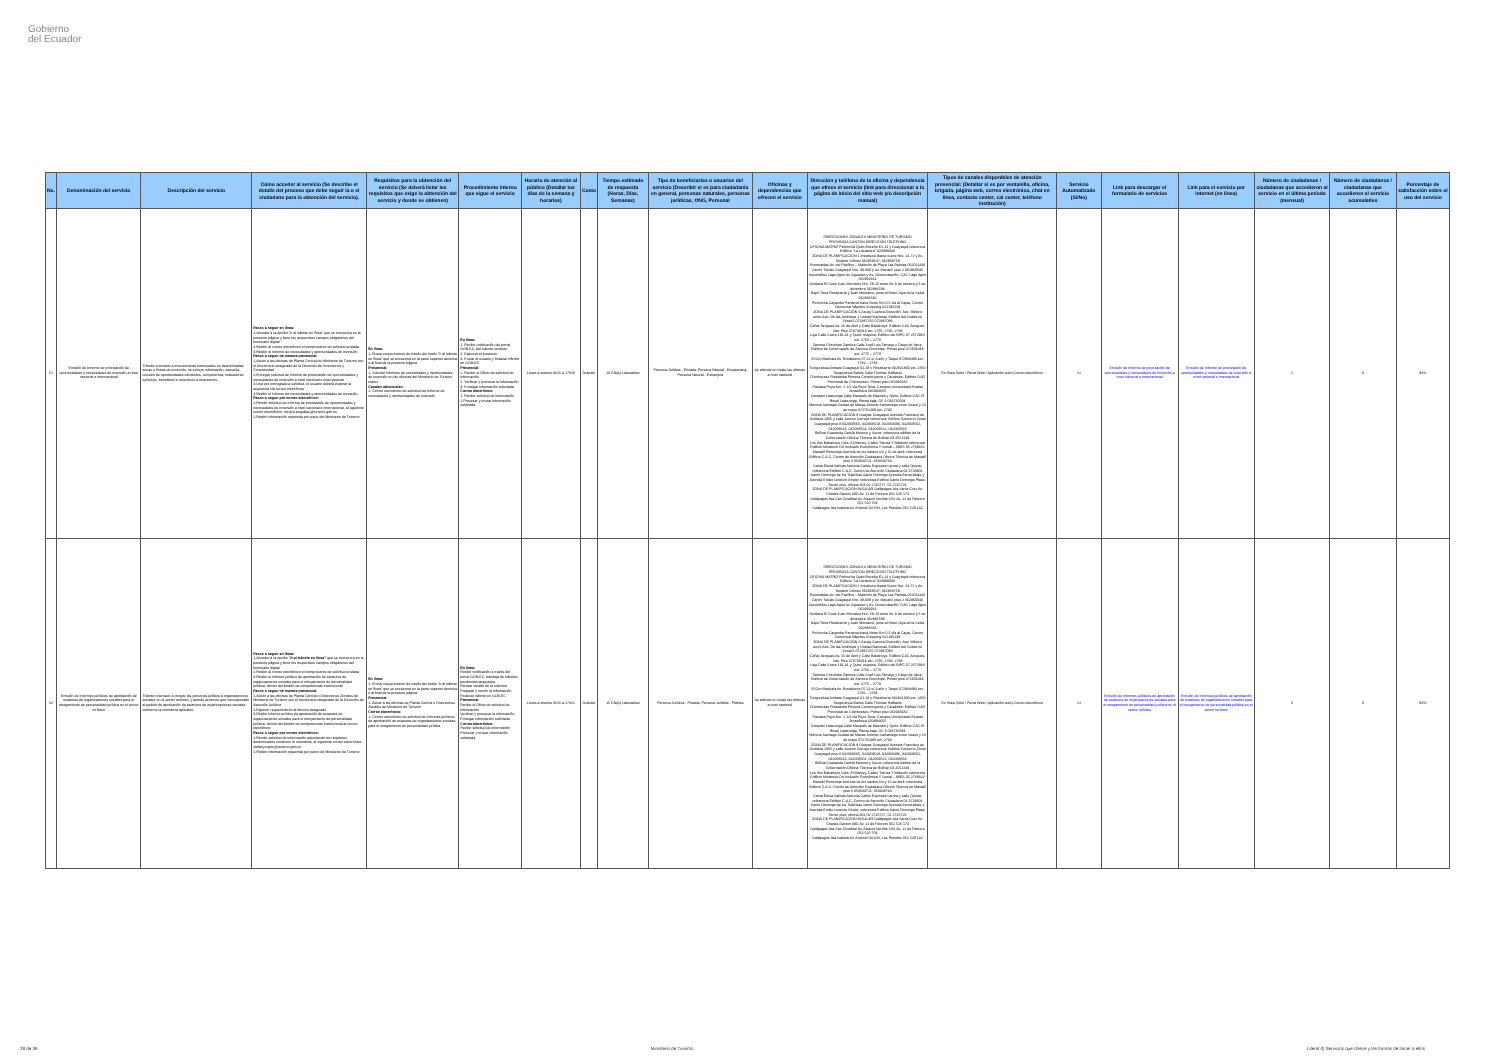Gobierno
del Ecuador
| No. | Denominación del servicio | Descripción del servicio | Cómo acceder al servicio (Se describe el detalle del proceso que debe seguir la o el ciudadano para la obtención del servicio). | Requisitos para la obtención del servicio (Se deberá listar los requisitos que exige la obtención del servicio y donde se obtienen) | Procedimiento interno que sigue el servicio | Horario de atención al público (Detallar los días de la semana y horarios) | Costo | Tiempo estimado de respuesta (Horas, Días, Semanas) | Tipo de beneficiarios o usuarios del servicio (Describir si es para ciudadanía en general, personas naturales, personas jurídicas, ONG, Personal | Oficinas y dependencias que ofrecen el servicio | Dirección y teléfono de la oficina y dependencia que ofrece el servicio (link para direccionar a la página de inicio del sitio web y/o descripción manual) | Tipos de canales disponibles de atención presencial: (Detallar si es por ventanilla, oficina, brigada, página web, correo electrónico, chat en línea, contacto center, cal center, teléfono institución) | Servicio Automatizado (Si/No) | Link para descargar el formulario de servicios | Link para el servicio por internet (en línea) | Número de ciudadanos / ciudadanas que accedieron al servicio en el último período (mensual) | Número de ciudadanos / ciudadanas que accedieron al servicio acumulativo | Porcentaje de satisfacción sobre el uso del servicio |
| --- | --- | --- | --- | --- | --- | --- | --- | --- | --- | --- | --- | --- | --- | --- | --- | --- | --- | --- |
| 51 | Emisión de Informe de priorización de oportunidades y necesidades de inversión a nivel nacional e internacional | Trámite orientado a inversionistas interesados en determinadas zonas o líneas de inversión, se incluye información, asesoría, revisión de oportunidades existentes, competencia, indicadores turísticos, beneficios e incentivos a inversiones. | Pasos a seguir en línea: 1.Acceder a la opción "Ir al trámite en línea" que se encuentra en la presente página y llene los respectivos campos obligatorios del formulario digital 2.Recibir al correo electrónico el comprobante de solicitud enviada 3.Recibir el Informe de necesidades y oportunidades de inversión Pasos a seguir de manera presencial: 1.Asistir a las oficinas de Planta Central de Ministerio de Turismo con el funcionario designado de la Dirección de Inversiones y Conectividad 2.Entregar solicitud de Informe de priorización de oportunidades y necesidades de inversión a nivel nacional e internacional 3.Una vez entregada la solicitud, el usuario deberá esperar la respuesta vía correo electrónico 4.Recibir el Informe de necesidades y oportunidades de inversión Pasos a seguir por correo electrónico: 1.Remitir solicitud de Informe de priorización de oportunidades y necesidades de inversión a nivel nacional e internacional, al siguiente correo electrónico: richard.auquillas@turismo.gob.ec 2.Recibir información requerida por parte del Ministerio de Turismo | En línea: 1. Enviar requerimiento de través del botón "Ir al trámite en línea" que se encuentra en la parte superior derecha o al final de la presente página Presencial: 1. Solicitar Informes de necesidades y oportunidades de inversión en las oficinas del Ministerio de Turismo matriz Canales adicionales: 1. Correo electrónico de solicitud del Informe de necesidades y oportunidades de inversión | En línea: 1. Recibir notificación del portal GOB.EC, del trámite recibido 2. Elaborar el producto 3. Enviar al usuario y finalizar trámite en GOB.EC Presencial: 1. Recibir el Oficio de solicitud de información 2. Verificar y procesar la información 3. Entregar información solicitada Correo electrónico: 1. Recibir solicitud de información 2 Procesar y enviar información solicitada | Lunes a viernes 8h15 a 17h50 | Gratuito | 10 Día(s) Laborables | Persona Jurídica - Privada, Persona Natural - Ecuatoriana, Persona Natural - Extranjera | Se atiende en todas las oficinas a nivel nacional | DIRECCIONES ZONALES MINISTERIO DE TURISMO PROVINCIA CANTÓN DIRECCIÓN TELÉFONO OFICINA MATRIZ Pichincha Quito Briceño E1-24 y Guayaquil referencia Edificio "La Licuadora" 023999333 ZONA DE PLANIFICACIÓN 1 Imbabura Ibarra Sucre Nro. 14-72 y Av. Teodoro Gómez 062958547; 062958759 Esmeraldas Av. del Pacífico – Malecón de Playa Las Palmas 062011446 Carchi Tulcán Guayaquil Nro. 39-008 y Av. Manabí, piso 2 062960046 Sucumbíos Lago Agrio Av. Aguarico y Av. Circunvalación, CAC Lago Agrio 062991914 Orellana El Coca Juan Montalvo Nro. 58-10 entre Av. 9 de octubre y 6 de diciembre 062881583 Napo Tena Rocafuerte y Juan Montalvo, junto al Hotel Joya de la Selva 062886536 Pichincha Cayambe Panamericana Norte Km 0.5 vía al Cajas, Centro Comercial Nápoles Shopping 022185249 ZONA DE PLANIFICACIÓN 6 Azuay Cuenca Dirección: Ave. México entre Ave. De las Américas y Unidad Nacional, Edificio del Gobierno Zonal 6 072887255 072887089 Cañar Azogues Av. 16 de Abril y Calle Babahoyo. Edificio CAC Azogues. 2do. Piso 073706016 ext. 2795, 2796, 2798 Loja Calle Sucre 191-31 y Quito, esquina. Edificio del INPC 07 2572964 ext. 2760 – 2770 Zamora Chinchipe Zamora Calle José Luis Tamayo y Diego de Vaca. Edificio de Gobernación de Zamora Chinchipe, Primer piso 072606466 ext. 2775 – 2778 El Oro Machala Av. Rocafuerte 07-22 e/ Junín y Tarqui 072968480 ext. 2782 – 2784 Tungurahua Ambato Guayaquil 01-18 y Rocafuerte 032821800 ext. 2350 Tungurahua Baños Calle Thomas Halflants Chimborazo Riobamba Primera Constituyente y Carabobo. Edificio GAD Provincial de Chimborazo. Primer piso 032946682 Pastaza Puyo Km. 2 1/2 vía Puyo-Tena, Campus Universidad Estatal Amazónica 032894655 Cotopaxi Latacunga Calle Marqués de Maenza y Quito, Edificio CAC El Rosal Latacunga, Planta baja, Of. 3 033730594 Morona Santiago Ciudad de Macas Antonio Samaniego entre Soasti y 24 de mayo 072701480 ext. 2730 ZONA DE PLANIFICACIÓN 8 Guayas Guayaquil Avenida Francisco de Orellana 1805 y calle Justino Cornejo referencia; Edificio Gobierno Zonal Guayaquil piso 8 042068565, 042068519, 042068496, 042068562, 042068613, 042068501, 042068522, 042068563 Bolívar Guaranda García Moreno y Sucre; referencia edificio de la Gobernación Oficina Técnica de Bolívar 03 2551249 Los ríos Babahoyo Cdla. El Mamey, Calles Twinza Y Malecón referencia Edificio Ministerio De Inclusión Económica Y Social – MIES 05 2739322 Manabí Portoviejo Avenida de los nardos s/n y 15 de abril; referencia Edificio C.A.C. Centro de Atención Ciudadana Oficina Técnica de Manabí piso 3 053043711; 053043734 Santa Elena Salinas Avenida Carlos Espinoza Larrea y calle Quinta; referencia Edificio C.A.C. Centro de Atención Ciudadana 04 3728904 Santo Domingo de los Tsáchilas Santo Domingo Avenida Esmeraldas y Avenida Emilio Lorenzo Sthele; referencia Edificio Santo Domingo Plaza. Tercer piso, oficina 301 02 2745727, 02 2745726 ZONA DE PLANIFICACIÓN INSULAR Galápagos Isla Santa Cruz Av. Charles Darwin 390, Av. 12 de Febrero 052 526 174 Galápagos Isla San Cristóbal Av. Alsacio Northia S/N, Av. 12 de Febrero 052 520 704 Galápagos Isla Isabela Av. Antonio Gil S/N, Los Petreles 052 529 132 | En línea (Sitio / Portal Web / Aplicación web) Correo electrónico | Si | Emisión de Informe de priorización de oportunidades y necesidades de inversión a nivel nacional e internacional | Emisión de Informe de priorización de oportunidades y necesidades de inversión a nivel nacional e internacional | 1 | 0 | 84% |
| 52 | Emisión de Informes jurídicos de aprobación de estatutos de organizaciones sociales para el otorgamiento de personalidad jurídica en el sector turístico | Trámite orientado a otorgar las personas jurídica a organizaciones sociales en el sector turístico, y demás acciones que correspondan al pedido de aprobación de estatutos de organizaciones sociales conforme la normativa aplicable. | Pasos a seguir en línea: 1.Acceder a la opción "Ir al trámite en línea" que se encuentra en la presente página y llene los respectivos campos obligatorios del formulario digital 2.Recibir al correo electrónico el comprobante de solicitud enviada 3.Recibir el Informe jurídico de aprobación de estatutos de organizaciones sociales para el otorgamiento de personalidad jurídica, dentro del ámbito de competencias institucional Pasos a seguir de manera presencial: 1.Asistir a las oficinas de Planta Central o Direcciones Zonales de Ministerio de Turismo con el funcionario designado de la Dirección de Asesoría Jurídica 2.Exponer requerimiento al técnico designado 3.Recibir Informe jurídico de aprobación de estatutos de organizaciones sociales para el otorgamiento de personalidad jurídica, dentro del ámbito de competencias institucional al correo electrónico Pasos a seguir por correo electrónico: 1.Remitir solicitud de información adjuntando los requisitos determinados conforme la normativa, al siguiente correo electrónico: stefany.espin@turismo.gob.ec 2.Recibir información requerida por parte del Ministerio de Turismo | En línea: 1. Enviar requerimiento de través del botón "Ir al trámite en línea" que se encuentra en la parte superior derecha o al final de la presente página. Presencial: 1. Asistir a las oficinas de Planta Central o Direcciones Zonales de Ministerio de Turismo Correo electrónico: 1. Correo electrónico de solicitud de Informes jurídicos de aprobación de estatutos de organizaciones sociales para el otorgamiento de personalidad jurídica | En línea: Recibir notificación a través del portal GOB.EC, bandeja de trámites pendientes/asignados Revisar detalle de la solicitud Preparar y remitir la información Finalizar trámite en GOB.EC Presencial: Recibir el Oficio de solicitud de información Verificar y procesar la información Entregar información solicitada Correo electrónico: Recibir solicitud de información Procesar y enviar información solicitada | Lunes a viernes 8h15 a 17h51 | Gratuito | 15 Día(s) Laborables | Persona Jurídica - Privada, Persona Jurídica - Pública | Se atiende en todas las oficinas a nivel nacional | DIRECCIONES ZONALES MINISTERIO DE TURISMO PROVINCIA CANTÓN DIRECCIÓN TELÉFONO OFICINA MATRIZ Pichincha Quito Briceño E1-24 y Guayaquil referencia Edificio "La Licuadora" 023999333 ZONA DE PLANIFICACIÓN 1 Imbabura Ibarra Sucre Nro. 14-72 y Av. Teodoro Gómez 062958547; 062958759 Esmeraldas Av. del Pacífico – Malecón de Playa Las Palmas 062011446 Carchi Tulcán Guayaquil Nro. 39-008 y Av. Manabí, piso 2 062960046 Sucumbíos Lago Agrio Av. Aguarico y Av. Circunvalación, CAC Lago Agrio 062991914 Orellana El Coca Juan Montalvo Nro. 58-10 entre Av. 9 de octubre y 6 de diciembre 062881583 Napo Tena Rocafuerte y Juan Montalvo, junto al Hotel Joya de la Selva 062886536 Pichincha Cayambe Panamericana Norte Km 0.5 vía al Cajas, Centro Comercial Nápoles Shopping 022185249 ZONA DE PLANIFICACIÓN 6 Azuay Cuenca Dirección: Ave. México entre Ave. De las Américas y Unidad Nacional, Edificio del Gobierno Zonal 6 072887255 072887089 Cañar Azogues Av. 16 de Abril y Calle Babahoyo. Edificio CAC Azogues. 2do. Piso 073706016 ext. 2795, 2796, 2798 Loja Calle Sucre 191-31 y Quito, esquina. Edificio del INPC 07 2572964 ext. 2760 – 2770 Zamora Chinchipe Zamora Calle José Luis Tamayo y Diego de Vaca. Edificio de Gobernación de Zamora Chinchipe, Primer piso 072606466 ext. 2775 – 2778 El Oro Machala Av. Rocafuerte 07-22 e/ Junín y Tarqui 072968480 ext. 2782 – 2784 Tungurahua Ambato Guayaquil 01-18 y Rocafuerte 032821800 ext. 2350 Tungurahua Baños Calle Thomas Halflants Chimborazo Riobamba Primera Constituyente y Carabobo. Edificio GAD Provincial de Chimborazo. Primer piso 032946682 Pastaza Puyo Km. 2 1/2 vía Puyo-Tena, Campus Universidad Estatal Amazónica 032894655 Cotopaxi Latacunga Calle Marqués de Maenza y Quito, Edificio CAC El Rosal Latacunga, Planta baja, Of. 3 033730594 Morona Santiago Ciudad de Macas Antonio Samaniego entre Soasti y 24 de mayo 072701480 ext. 2730 ZONA DE PLANIFICACIÓN 8 Guayas Guayaquil Avenida Francisco de Orellana 1805 y calle Justino Cornejo referencia; Edificio Gobierno Zonal Guayaquil piso 8 042068565, 042068519, 042068496, 042068562, 042068613, 042068501, 042068522, 042068563 Bolívar Guaranda García Moreno y Sucre; referencia edificio de la Gobernación Oficina Técnica de Bolívar 03 2551249 Los ríos Babahoyo Cdla. El Mamey, Calles Twinza Y Malecón referencia Edificio Ministerio De Inclusión Económica Y Social – MIES 05 2739322 Manabí Portoviejo Avenida de los nardos s/n y 15 de abril; referencia Edificio C.A.C. Centro de Atención Ciudadana Oficina Técnica de Manabí piso 3 053043711; 053043734 Santa Elena Salinas Avenida Carlos Espinoza Larrea y calle Quinta; referencia Edificio C.A.C. Centro de Atención Ciudadana 04 3728904 Santo Domingo de los Tsáchilas Santo Domingo Avenida Esmeraldas y Avenida Emilio Lorenzo Sthele; referencia Edificio Santo Domingo Plaza. Tercer piso, oficina 301 02 2745727, 02 2745726 ZONA DE PLANIFICACIÓN INSULAR Galápagos Isla Santa Cruz Av. Charles Darwin 390, Av. 12 de Febrero 052 526 174 Galápagos Isla San Cristóbal Av. Alsacio Northia S/N, Av. 12 de Febrero 052 520 704 Galápagos Isla Isabela Av. Antonio Gil S/N, Los Petreles 052 529 132 | En línea (Sitio / Portal Web / Aplicación web) Correo electrónico | Si | Emisión de Informes jurídicos de aprobación de estatutos de organizaciones sociales para el otorgamiento de personalidad jurídica en el sector turístico | Emisión de Informes jurídicos de aprobación de estatutos de organizaciones sociales para el otorgamiento de personalidad jurídica en el sector turístico | 0 | 0 | 84% |
28 de 36 Ministerio de Turismo Literal d) Servicios que ofrece y las formas de hacer a ellos